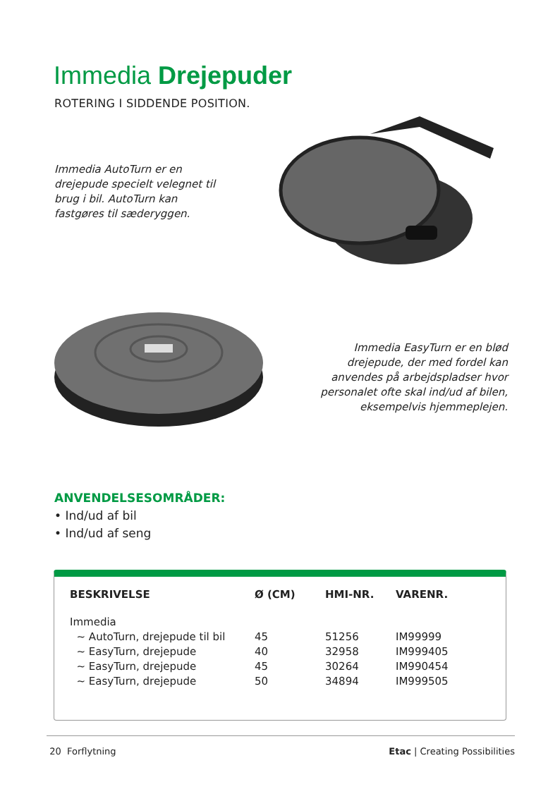Immedia Drejepuder
ROTERING I SIDDENDE POSITION.
Immedia AutoTurn er en drejepude specielt velegnet til brug i bil. AutoTurn kan fastgøres til sæderyggen.
Immedia EasyTurn er en blød drejepude, der med fordel kan anvendes på arbejdspladser hvor personalet ofte skal ind/ud af bilen, eksempelvis hjemmeplejen.
ANVENDELSESOMRÅDER:
• Ind/ud af bil
• Ind/ud af seng
| BESKRIVELSE | Ø (CM) | HMI-NR. | VARENR. |
| --- | --- | --- | --- |
| Immedia | | | |
| ~ AutoTurn, drejepude til bil | 45 | 51256 | IM99999 |
| ~ EasyTurn, drejepude | 40 | 32958 | IM999405 |
| ~ EasyTurn, drejepude | 45 | 30264 | IM990454 |
| ~ EasyTurn, drejepude | 50 | 34894 | IM999505 |
20 Forflytning Etac | Creating Possibilities